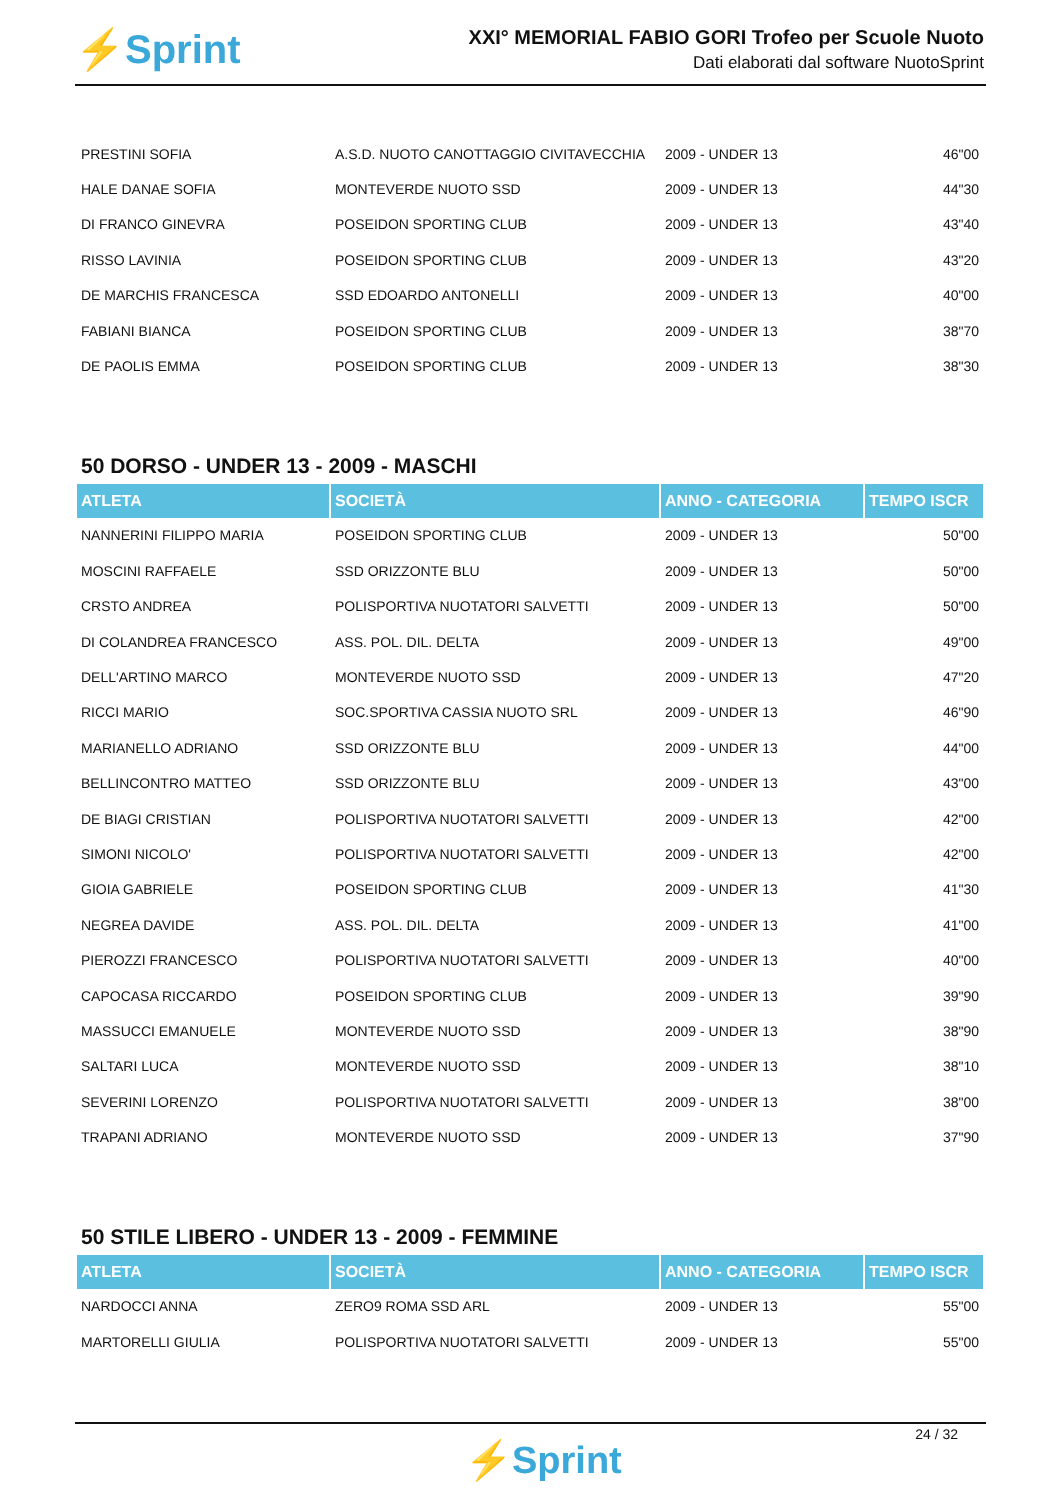⚡Sprint
XXI° MEMORIAL FABIO GORI Trofeo per Scuole Nuoto
Dati elaborati dal software NuotoSprint
| PRESTINI SOFIA | A.S.D. NUOTO CANOTTAGGIO CIVITAVECCHIA | 2009 - UNDER 13 | 46"00 |
| HALE DANAE SOFIA | MONTEVERDE NUOTO SSD | 2009 - UNDER 13 | 44"30 |
| DI FRANCO GINEVRA | POSEIDON SPORTING CLUB | 2009 - UNDER 13 | 43"40 |
| RISSO LAVINIA | POSEIDON SPORTING CLUB | 2009 - UNDER 13 | 43"20 |
| DE MARCHIS FRANCESCA | SSD EDOARDO ANTONELLI | 2009 - UNDER 13 | 40"00 |
| FABIANI BIANCA | POSEIDON SPORTING CLUB | 2009 - UNDER 13 | 38"70 |
| DE PAOLIS EMMA | POSEIDON SPORTING CLUB | 2009 - UNDER 13 | 38"30 |
50 DORSO - UNDER 13 - 2009 - MASCHI
| ATLETA | SOCIETÀ | ANNO - CATEGORIA | TEMPO ISCR |
| --- | --- | --- | --- |
| NANNERINI FILIPPO MARIA | POSEIDON SPORTING CLUB | 2009 - UNDER 13 | 50"00 |
| MOSCINI RAFFAELE | SSD ORIZZONTE BLU | 2009 - UNDER 13 | 50"00 |
| CRSTO ANDREA | POLISPORTIVA NUOTATORI SALVETTI | 2009 - UNDER 13 | 50"00 |
| DI COLANDREA FRANCESCO | ASS. POL. DIL. DELTA | 2009 - UNDER 13 | 49"00 |
| DELL'ARTINO MARCO | MONTEVERDE NUOTO SSD | 2009 - UNDER 13 | 47"20 |
| RICCI MARIO | SOC.SPORTIVA CASSIA NUOTO SRL | 2009 - UNDER 13 | 46"90 |
| MARIANELLO ADRIANO | SSD ORIZZONTE BLU | 2009 - UNDER 13 | 44"00 |
| BELLINCONTRO MATTEO | SSD ORIZZONTE BLU | 2009 - UNDER 13 | 43"00 |
| DE BIAGI CRISTIAN | POLISPORTIVA NUOTATORI SALVETTI | 2009 - UNDER 13 | 42"00 |
| SIMONI NICOLO' | POLISPORTIVA NUOTATORI SALVETTI | 2009 - UNDER 13 | 42"00 |
| GIOIA GABRIELE | POSEIDON SPORTING CLUB | 2009 - UNDER 13 | 41"30 |
| NEGREA DAVIDE | ASS. POL. DIL. DELTA | 2009 - UNDER 13 | 41"00 |
| PIEROZZI FRANCESCO | POLISPORTIVA NUOTATORI SALVETTI | 2009 - UNDER 13 | 40"00 |
| CAPOCASA RICCARDO | POSEIDON SPORTING CLUB | 2009 - UNDER 13 | 39"90 |
| MASSUCCI EMANUELE | MONTEVERDE NUOTO SSD | 2009 - UNDER 13 | 38"90 |
| SALTARI LUCA | MONTEVERDE NUOTO SSD | 2009 - UNDER 13 | 38"10 |
| SEVERINI LORENZO | POLISPORTIVA NUOTATORI SALVETTI | 2009 - UNDER 13 | 38"00 |
| TRAPANI ADRIANO | MONTEVERDE NUOTO SSD | 2009 - UNDER 13 | 37"90 |
50 STILE LIBERO - UNDER 13 - 2009 - FEMMINE
| ATLETA | SOCIETÀ | ANNO - CATEGORIA | TEMPO ISCR |
| --- | --- | --- | --- |
| NARDOCCI ANNA | ZERO9 ROMA SSD ARL | 2009 - UNDER 13 | 55"00 |
| MARTORELLI GIULIA | POLISPORTIVA NUOTATORI SALVETTI | 2009 - UNDER 13 | 55"00 |
24 / 32
⚡Sprint